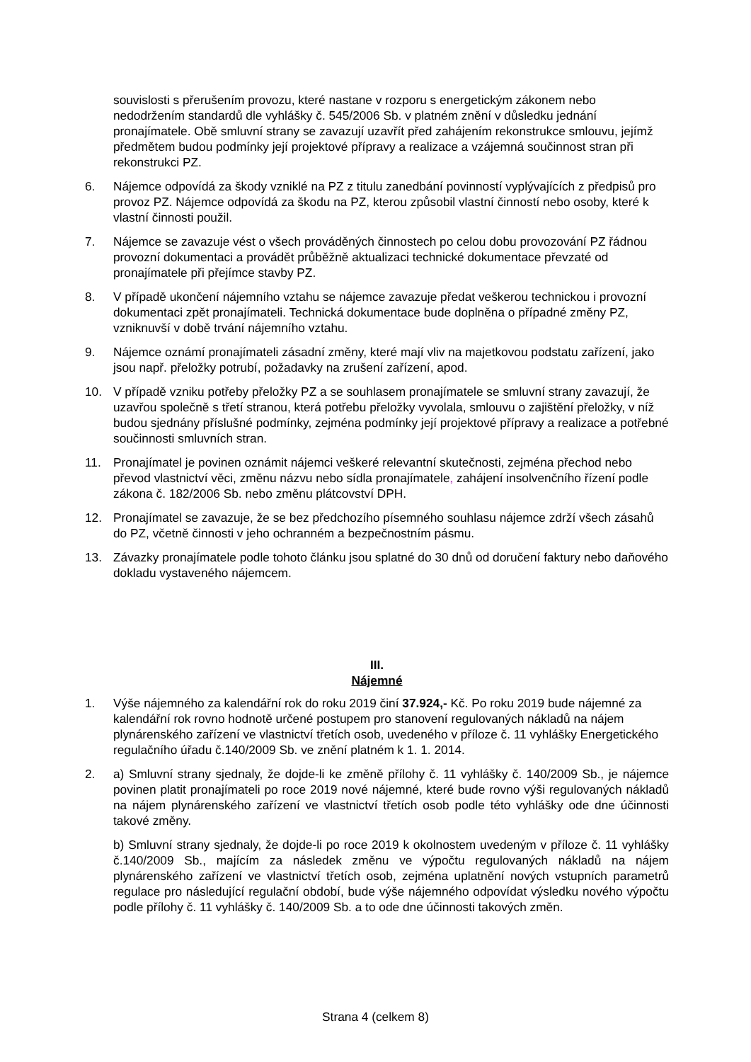souvislosti s přerušením provozu, které nastane v rozporu s energetickým zákonem nebo nedodržením standardů dle vyhlášky č. 545/2006 Sb. v platném znění v důsledku jednání pronajímatele. Obě smluvní strany se zavazují uzavřít před zahájením rekonstrukce smlouvu, jejímž předmětem budou podmínky její projektové přípravy a realizace a vzájemná součinnost stran při rekonstrukci PZ.
6. Nájemce odpovídá za škody vzniklé na PZ z titulu zanedbání povinností vyplývajících z předpisů pro provoz PZ. Nájemce odpovídá za škodu na PZ, kterou způsobil vlastní činností nebo osoby, které k vlastní činnosti použil.
7. Nájemce se zavazuje vést o všech prováděných činnostech po celou dobu provozování PZ řádnou provozní dokumentaci a provádět průběžně aktualizaci technické dokumentace převzaté od pronajímatele při přejímce stavby PZ.
8. V případě ukončení nájemního vztahu se nájemce zavazuje předat veškerou technickou i provozní dokumentaci zpět pronajímateli. Technická dokumentace bude doplněna o případné změny PZ, vzniknuvší v době trvání nájemního vztahu.
9. Nájemce oznámí pronajímateli zásadní změny, které mají vliv na majetkovou podstatu zařízení, jako jsou např. přeložky potrubí, požadavky na zrušení zařízení, apod.
10. V případě vzniku potřeby přeložky PZ a se souhlasem pronajímatele se smluvní strany zavazují, že uzavřou společně s třetí stranou, která potřebu přeložky vyvolala, smlouvu o zajištění přeložky, v níž budou sjednány příslušné podmínky, zejména podmínky její projektové přípravy a realizace a potřebné součinnosti smluvních stran.
11. Pronajímatel je povinen oznámit nájemci veškeré relevantní skutečnosti, zejména přechod nebo převod vlastnictví věci, změnu názvu nebo sídla pronajímatele, zahájení insolvenčního řízení podle zákona č. 182/2006 Sb. nebo změnu plátcovství DPH.
12. Pronajímatel se zavazuje, že se bez předchozího písemného souhlasu nájemce zdrží všech zásahů do PZ, včetně činnosti v jeho ochranném a bezpečnostním pásmu.
13. Závazky pronajímatele podle tohoto článku jsou splatné do 30 dnů od doručení faktury nebo daňového dokladu vystaveného nájemcem.
III.
Nájemné
1. Výše nájemného za kalendářní rok do roku 2019 činí 37.924,- Kč. Po roku 2019 bude nájemné za kalendářní rok rovno hodnotě určené postupem pro stanovení regulovaných nákladů na nájem plynárenského zařízení ve vlastnictví třetích osob, uvedeného v příloze č. 11 vyhlášky Energetického regulačního úřadu č.140/2009 Sb. ve znění platném k 1. 1. 2014.
2. a) Smluvní strany sjednaly, že dojde-li ke změně přílohy č. 11 vyhlášky č. 140/2009 Sb., je nájemce povinen platit pronajímateli po roce 2019 nové nájemné, které bude rovno výši regulovaných nákladů na nájem plynárenského zařízení ve vlastnictví třetích osob podle této vyhlášky ode dne účinnosti takové změny.
b) Smluvní strany sjednaly, že dojde-li po roce 2019 k okolnostem uvedeným v příloze č. 11 vyhlášky č.140/2009 Sb., majícím za následek změnu ve výpočtu regulovaných nákladů na nájem plynárenského zařízení ve vlastnictví třetích osob, zejména uplatnění nových vstupních parametrů regulace pro následující regulační období, bude výše nájemného odpovídat výsledku nového výpočtu podle přílohy č. 11 vyhlášky č. 140/2009 Sb. a to ode dne účinnosti takových změn.
Strana 4 (celkem 8)